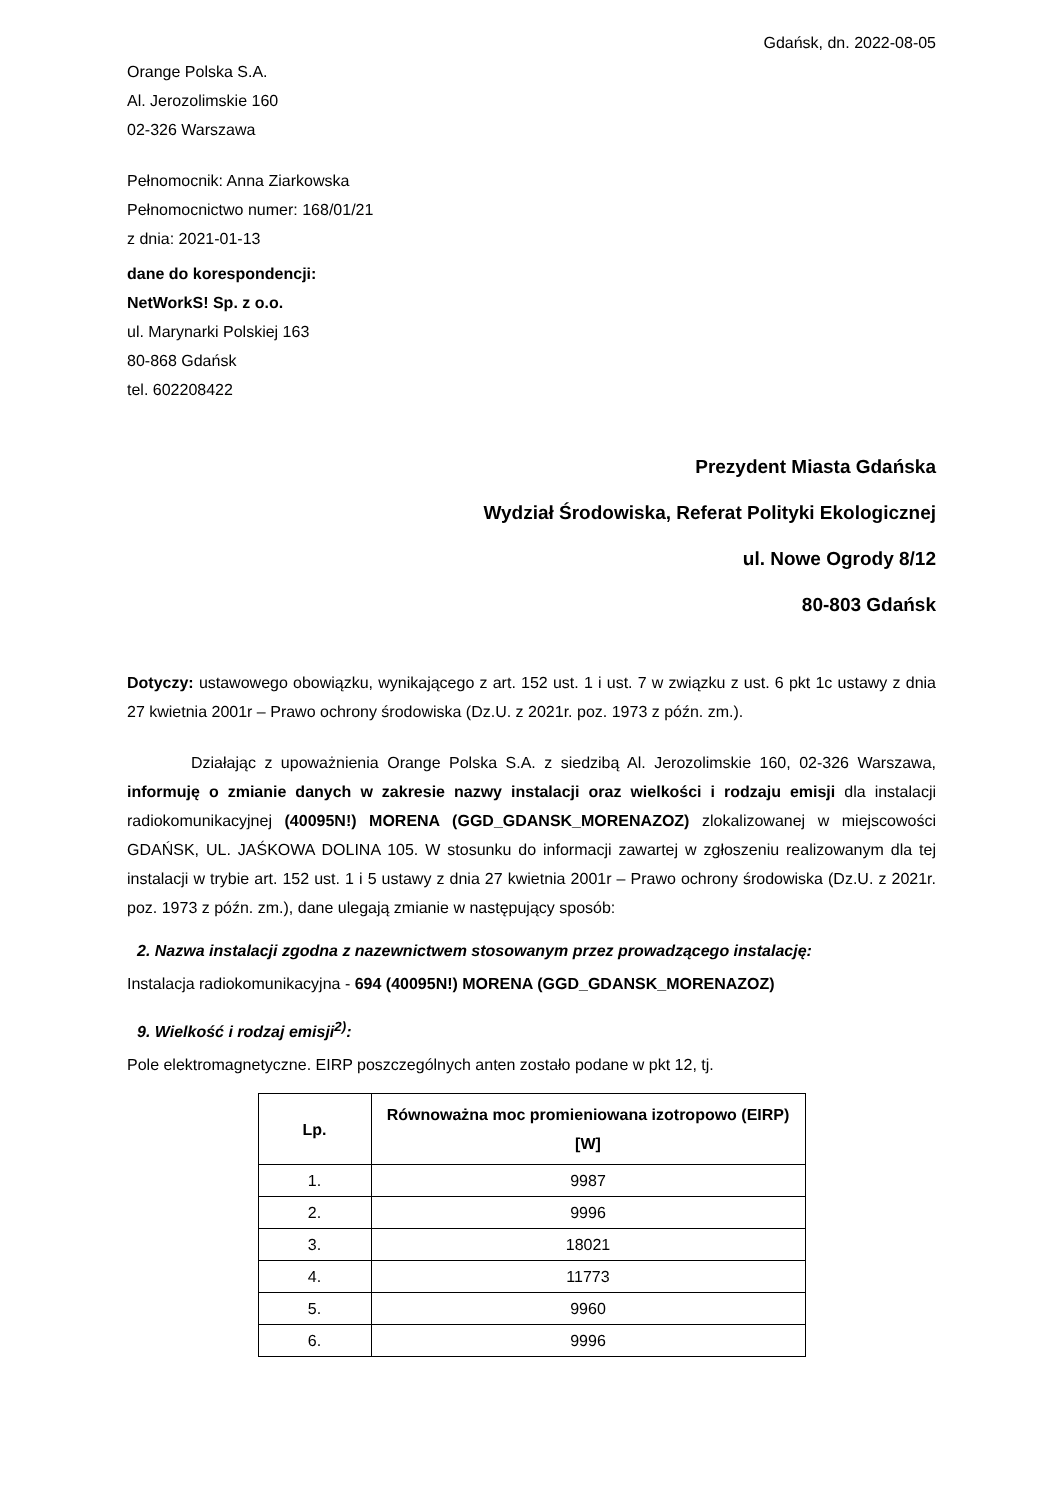Gdańsk, dn. 2022-08-05
Orange Polska S.A.
Al. Jerozolimskie 160
02-326 Warszawa
Pełnomocnik: Anna Ziarkowska
Pełnomocnictwo numer: 168/01/21
z dnia: 2021-01-13
dane do korespondencji:
NetWorkS! Sp. z o.o.
ul. Marynarki Polskiej 163
80-868 Gdańsk
tel. 602208422
Prezydent Miasta Gdańska
Wydział Środowiska, Referat Polityki Ekologicznej
ul. Nowe Ogrody 8/12
80-803 Gdańsk
Dotyczy: ustawowego obowiązku, wynikającego z art. 152 ust. 1 i ust. 7 w związku z ust. 6 pkt 1c ustawy z dnia 27 kwietnia 2001r – Prawo ochrony środowiska (Dz.U. z 2021r. poz. 1973 z późn. zm.).
Działając z upoważnienia Orange Polska S.A. z siedzibą Al. Jerozolimskie 160, 02-326 Warszawa, informuję o zmianie danych w zakresie nazwy instalacji oraz wielkości i rodzaju emisji dla instalacji radiokomunikacyjnej (40095N!) MORENA (GGD_GDANSK_MORENAZOZ) zlokalizowanej w miejscowości GDAŃSK, UL. JAŚKOWA DOLINA 105. W stosunku do informacji zawartej w zgłoszeniu realizowanym dla tej instalacji w trybie art. 152 ust. 1 i 5 ustawy z dnia 27 kwietnia 2001r – Prawo ochrony środowiska (Dz.U. z 2021r. poz. 1973 z późn. zm.), dane ulegają zmianie w następujący sposób:
2. Nazwa instalacji zgodna z nazewnictwem stosowanym przez prowadzącego instalację:
Instalacja radiokomunikacyjna - 694 (40095N!) MORENA (GGD_GDANSK_MORENAZOZ)
9. Wielkość i rodzaj emisji<sup>2)</sup>:
Pole elektromagnetyczne. EIRP poszczególnych anten zostało podane w pkt 12, tj.
| Lp. | Równoważna moc promieniowana izotropowo (EIRP) [W] |
| --- | --- |
| 1. | 9987 |
| 2. | 9996 |
| 3. | 18021 |
| 4. | 11773 |
| 5. | 9960 |
| 6. | 9996 |